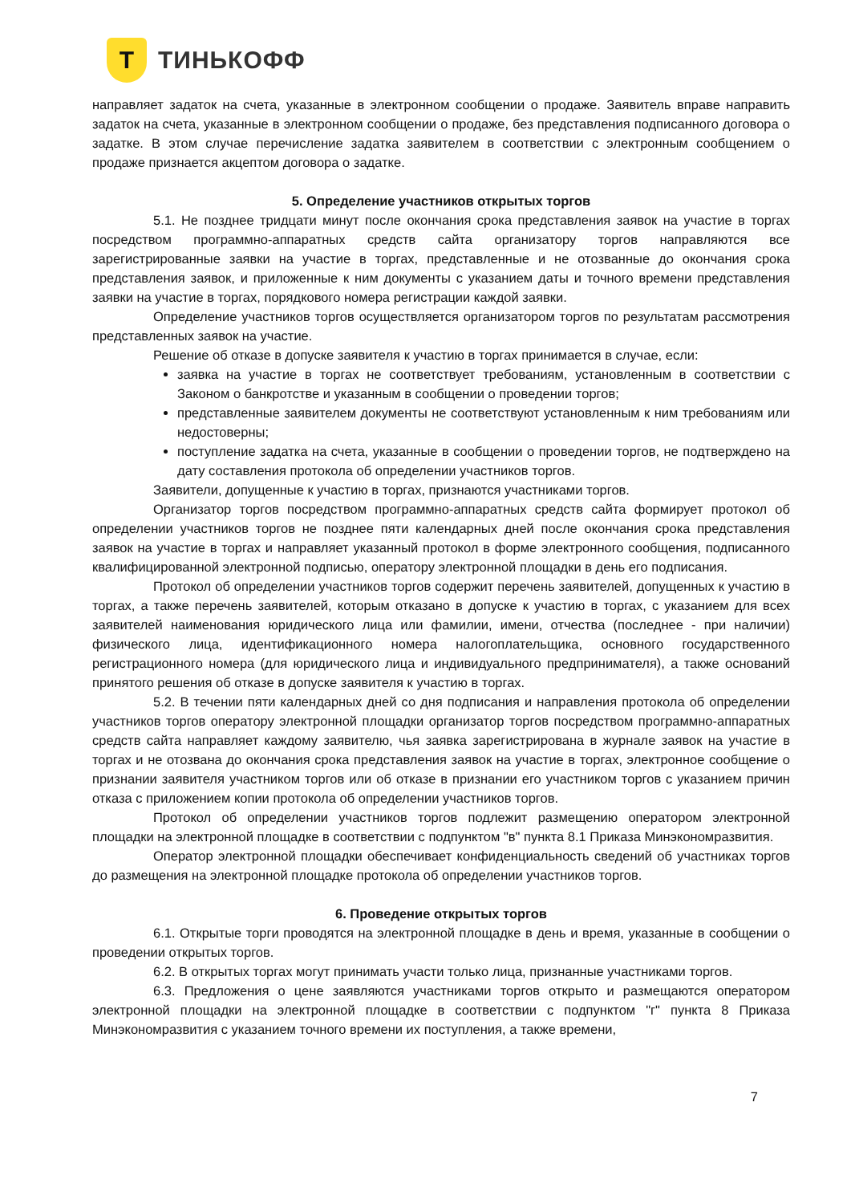Т
ТИНЬКОФФ
направляет задаток на счета, указанные в электронном сообщении о продаже. Заявитель вправе направить задаток на счета, указанные в электронном сообщении о продаже, без представления подписанного договора о задатке. В этом случае перечисление задатка заявителем в соответствии с электронным сообщением о продаже признается акцептом договора о задатке.
5. Определение участников открытых торгов
5.1. Не позднее тридцати минут после окончания срока представления заявок на участие в торгах посредством программно-аппаратных средств сайта организатору торгов направляются все зарегистрированные заявки на участие в торгах, представленные и не отозванные до окончания срока представления заявок, и приложенные к ним документы с указанием даты и точного времени представления заявки на участие в торгах, порядкового номера регистрации каждой заявки.
Определение участников торгов осуществляется организатором торгов по результатам рассмотрения представленных заявок на участие.
Решение об отказе в допуске заявителя к участию в торгах принимается в случае, если:
заявка на участие в торгах не соответствует требованиям, установленным в соответствии с Законом о банкротстве и указанным в сообщении о проведении торгов;
представленные заявителем документы не соответствуют установленным к ним требованиям или недостоверны;
поступление задатка на счета, указанные в сообщении о проведении торгов, не подтверждено на дату составления протокола об определении участников торгов.
Заявители, допущенные к участию в торгах, признаются участниками торгов.
Организатор торгов посредством программно-аппаратных средств сайта формирует протокол об определении участников торгов не позднее пяти календарных дней после окончания срока представления заявок на участие в торгах и направляет указанный протокол в форме электронного сообщения, подписанного квалифицированной электронной подписью, оператору электронной площадки в день его подписания.
Протокол об определении участников торгов содержит перечень заявителей, допущенных к участию в торгах, а также перечень заявителей, которым отказано в допуске к участию в торгах, с указанием для всех заявителей наименования юридического лица или фамилии, имени, отчества (последнее - при наличии) физического лица, идентификационного номера налогоплательщика, основного государственного регистрационного номера (для юридического лица и индивидуального предпринимателя), а также оснований принятого решения об отказе в допуске заявителя к участию в торгах.
5.2. В течении пяти календарных дней со дня подписания и направления протокола об определении участников торгов оператору электронной площадки организатор торгов посредством программно-аппаратных средств сайта направляет каждому заявителю, чья заявка зарегистрирована в журнале заявок на участие в торгах и не отозвана до окончания срока представления заявок на участие в торгах, электронное сообщение о признании заявителя участником торгов или об отказе в признании его участником торгов с указанием причин отказа с приложением копии протокола об определении участников торгов.
Протокол об определении участников торгов подлежит размещению оператором электронной площадки на электронной площадке в соответствии с подпунктом "в" пункта 8.1 Приказа Минэкономразвития.
Оператор электронной площадки обеспечивает конфиденциальность сведений об участниках торгов до размещения на электронной площадке протокола об определении участников торгов.
6. Проведение открытых торгов
6.1. Открытые торги проводятся на электронной площадке в день и время, указанные в сообщении о проведении открытых торгов.
6.2. В открытых торгах могут принимать участи только лица, признанные участниками торгов.
6.3. Предложения о цене заявляются участниками торгов открыто и размещаются оператором электронной площадки на электронной площадке в соответствии с подпунктом "г" пункта 8 Приказа Минэкономразвития с указанием точного времени их поступления, а также времени,
7